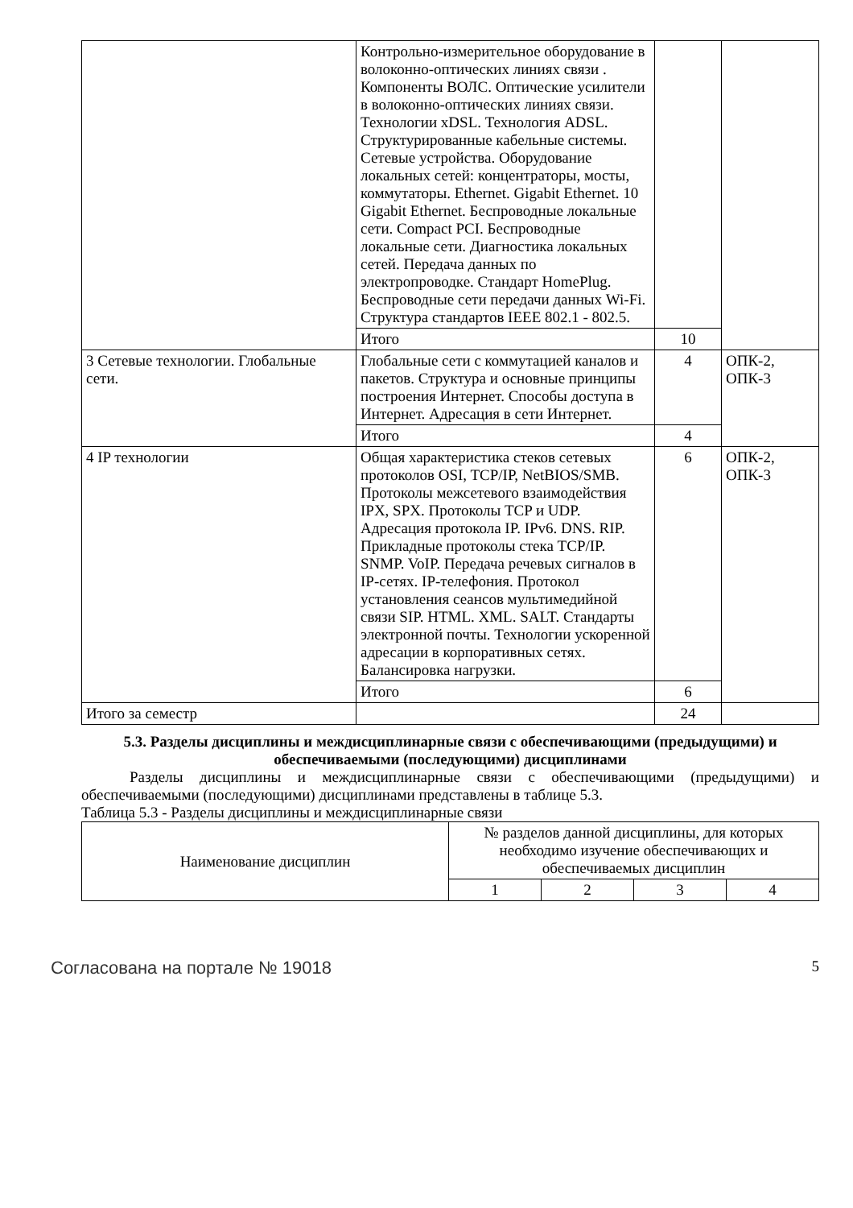| | Контрольно-измерительное оборудование в волоконно-оптических линиях связи . Компоненты ВОЛС. Оптические усилители в волоконно-оптических линиях связи. Технологии xDSL. Технология ADSL. Структурированные кабельные системы. Сетевые устройства. Оборудование локальных сетей: концентраторы, мосты, коммутаторы. Ethernet. Gigabit Ethernet. 10 Gigabit Ethernet. Беспроводные локальные сети. Compact PCI. Беспроводные локальные сети. Диагностика локальных сетей. Передача данных по электропроводке. Стандарт HomePlug. Беспроводные сети передачи данных Wi-Fi. Структура стандартов IEEE 802.1 - 802.5. | | |
| | Итого | 10 | |
| 3 Сетевые технологии. Глобальные сети. | Глобальные сети с коммутацией каналов и пакетов. Структура и основные принципы построения Интернет. Способы доступа в Интернет. Адресация в сети Интернет. | 4 | ОПК-2, ОПК-3 |
| | Итого | 4 | |
| 4 IP технологии | Общая характеристика стеков сетевых протоколов OSI, TCP/IP, NetBIOS/SMB. Протоколы межсетевого взаимодействия IPX, SPX. Протоколы TCP и UDP. Адресация протокола IP. IPv6. DNS. RIP. Прикладные протоколы стека TCP/IP. SNMP. VoIP. Передача речевых сигналов в IP-сетях. IP-телефония. Протокол установления сеансов мультимедийной связи SIP. HTML. XML. SALT. Стандарты электронной почты. Технологии ускоренной адресации в корпоративных сетях. Балансировка нагрузки. | 6 | ОПК-2, ОПК-3 |
| | Итого | 6 | |
| Итого за семестр | | 24 | |
5.3. Разделы дисциплины и междисциплинарные связи с обеспечивающими (предыдущими) и обеспечиваемыми (последующими) дисциплинами
Разделы дисциплины и междисциплинарные связи с обеспечивающими (предыдущими) и обеспечиваемыми (последующими) дисциплинами представлены в таблице 5.3.
Таблица 5.3 - Разделы дисциплины и междисциплинарные связи
| Наименование дисциплин | № разделов данной дисциплины, для которых необходимо изучение обеспечивающих и обеспечиваемых дисциплин | | | |
| --- | --- | --- | --- | --- |
| | 1 | 2 | 3 | 4 |
Согласована на портале № 19018 5